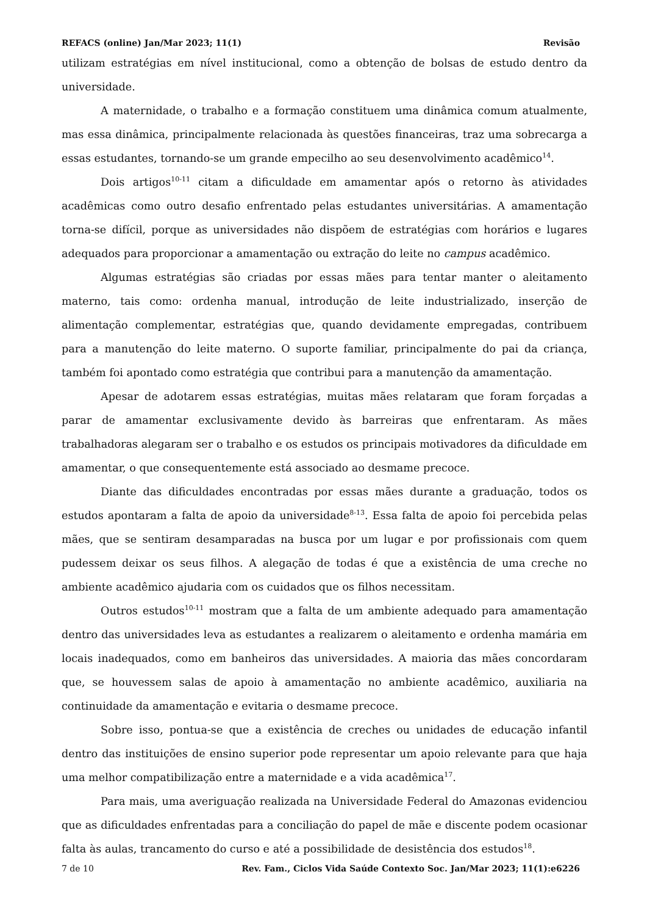REFACS (online) Jan/Mar 2023; 11(1) Revisão
utilizam estratégias em nível institucional, como a obtenção de bolsas de estudo dentro da universidade.
A maternidade, o trabalho e a formação constituem uma dinâmica comum atualmente, mas essa dinâmica, principalmente relacionada às questões financeiras, traz uma sobrecarga a essas estudantes, tornando-se um grande empecilho ao seu desenvolvimento acadêmico<sup>14</sup>.
Dois artigos<sup>10-11</sup> citam a dificuldade em amamentar após o retorno às atividades acadêmicas como outro desafio enfrentado pelas estudantes universitárias. A amamentação torna-se difícil, porque as universidades não dispõem de estratégias com horários e lugares adequados para proporcionar a amamentação ou extração do leite no campus acadêmico.
Algumas estratégias são criadas por essas mães para tentar manter o aleitamento materno, tais como: ordenha manual, introdução de leite industrializado, inserção de alimentação complementar, estratégias que, quando devidamente empregadas, contribuem para a manutenção do leite materno. O suporte familiar, principalmente do pai da criança, também foi apontado como estratégia que contribui para a manutenção da amamentação.
Apesar de adotarem essas estratégias, muitas mães relataram que foram forçadas a parar de amamentar exclusivamente devido às barreiras que enfrentaram. As mães trabalhadoras alegaram ser o trabalho e os estudos os principais motivadores da dificuldade em amamentar, o que consequentemente está associado ao desmame precoce.
Diante das dificuldades encontradas por essas mães durante a graduação, todos os estudos apontaram a falta de apoio da universidade<sup>8-13</sup>. Essa falta de apoio foi percebida pelas mães, que se sentiram desamparadas na busca por um lugar e por profissionais com quem pudessem deixar os seus filhos. A alegação de todas é que a existência de uma creche no ambiente acadêmico ajudaria com os cuidados que os filhos necessitam.
Outros estudos<sup>10-11</sup> mostram que a falta de um ambiente adequado para amamentação dentro das universidades leva as estudantes a realizarem o aleitamento e ordenha mamária em locais inadequados, como em banheiros das universidades. A maioria das mães concordaram que, se houvessem salas de apoio à amamentação no ambiente acadêmico, auxiliaria na continuidade da amamentação e evitaria o desmame precoce.
Sobre isso, pontua-se que a existência de creches ou unidades de educação infantil dentro das instituições de ensino superior pode representar um apoio relevante para que haja uma melhor compatibilização entre a maternidade e a vida acadêmica<sup>17</sup>.
Para mais, uma averiguação realizada na Universidade Federal do Amazonas evidenciou que as dificuldades enfrentadas para a conciliação do papel de mãe e discente podem ocasionar falta às aulas, trancamento do curso e até a possibilidade de desistência dos estudos<sup>18</sup>.
7 de 10 Rev. Fam., Ciclos Vida Saúde Contexto Soc. Jan/Mar 2023; 11(1):e6226